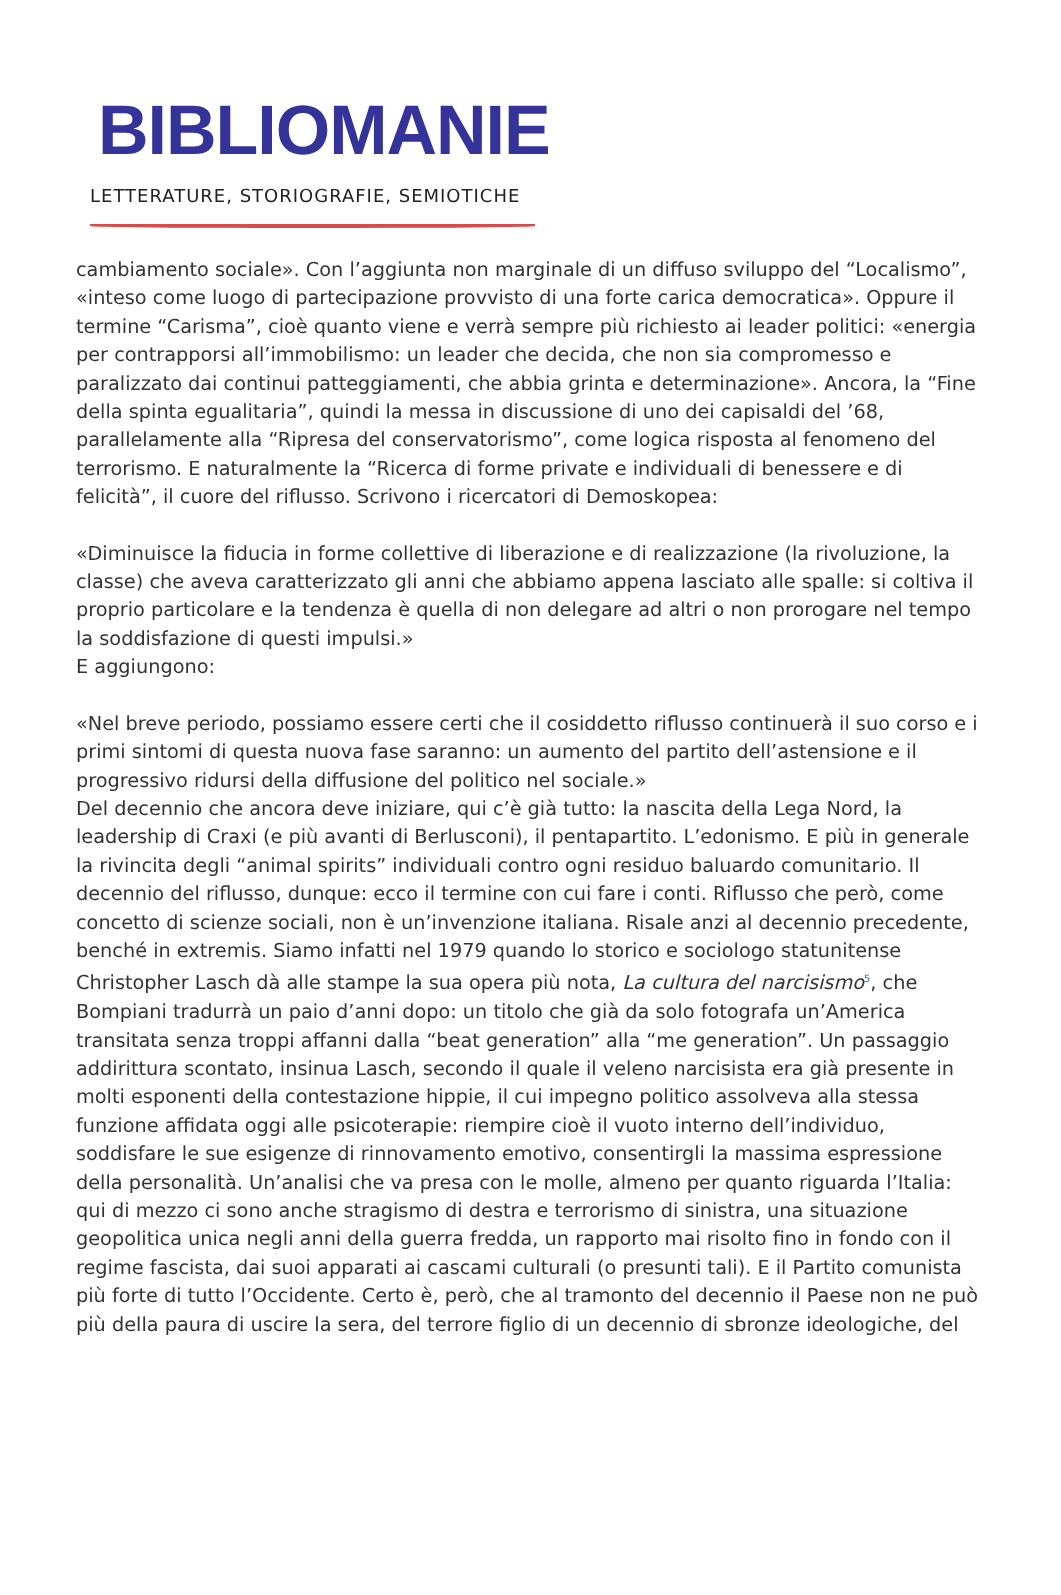BIBLIOMANIE
LETTERATURE, STORIOGRAFIE, SEMIOTICHE
cambiamento sociale». Con l’aggiunta non marginale di un diffuso sviluppo del “Localismo”, «inteso come luogo di partecipazione provvisto di una forte carica democratica». Oppure il termine “Carisma”, cioè quanto viene e verrà sempre più richiesto ai leader politici: «energia per contrapporsi all’immobilismo: un leader che decida, che non sia compromesso e paralizzato dai continui patteggiamenti, che abbia grinta e determinazione». Ancora, la “Fine della spinta egualitaria”, quindi la messa in discussione di uno dei capisaldi del ’68, parallelamente alla “Ripresa del conservatorismo”, come logica risposta al fenomeno del terrorismo. E naturalmente la “Ricerca di forme private e individuali di benessere e di felicità”, il cuore del riflusso. Scrivono i ricercatori di Demoskopea:
«Diminuisce la fiducia in forme collettive di liberazione e di realizzazione (la rivoluzione, la classe) che aveva caratterizzato gli anni che abbiamo appena lasciato alle spalle: si coltiva il proprio particolare e la tendenza è quella di non delegare ad altri o non prorogare nel tempo la soddisfazione di questi impulsi.»
E aggiungono:
«Nel breve periodo, possiamo essere certi che il cosiddetto riflusso continuerà il suo corso e i primi sintomi di questa nuova fase saranno: un aumento del partito dell’astensione e il progressivo ridursi della diffusione del politico nel sociale.»
Del decennio che ancora deve iniziare, qui c’è già tutto: la nascita della Lega Nord, la leadership di Craxi (e più avanti di Berlusconi), il pentapartito. L’edonismo. E più in generale la rivincita degli “animal spirits” individuali contro ogni residuo baluardo comunitario. Il decennio del riflusso, dunque: ecco il termine con cui fare i conti. Riflusso che però, come concetto di scienze sociali, non è un’invenzione italiana. Risale anzi al decennio precedente, benché in extremis. Siamo infatti nel 1979 quando lo storico e sociologo statunitense Christopher Lasch dà alle stampe la sua opera più nota, La cultura del narcisismo<sup>5</sup>, che Bompiani tradurrà un paio d’anni dopo: un titolo che già da solo fotografa un’America transitata senza troppi affanni dalla “beat generation” alla “me generation”. Un passaggio addirittura scontato, insinua Lasch, secondo il quale il veleno narcisista era già presente in molti esponenti della contestazione hippie, il cui impegno politico assolveva alla stessa funzione affidata oggi alle psicoterapie: riempire cioè il vuoto interno dell’individuo, soddisfare le sue esigenze di rinnovamento emotivo, consentirgli la massima espressione della personalità. Un’analisi che va presa con le molle, almeno per quanto riguarda l’Italia: qui di mezzo ci sono anche stragismo di destra e terrorismo di sinistra, una situazione geopolitica unica negli anni della guerra fredda, un rapporto mai risolto fino in fondo con il regime fascista, dai suoi apparati ai cascami culturali (o presunti tali). E il Partito comunista più forte di tutto l’Occidente. Certo è, però, che al tramonto del decennio il Paese non ne può più della paura di uscire la sera, del terrore figlio di un decennio di sbronze ideologiche, del